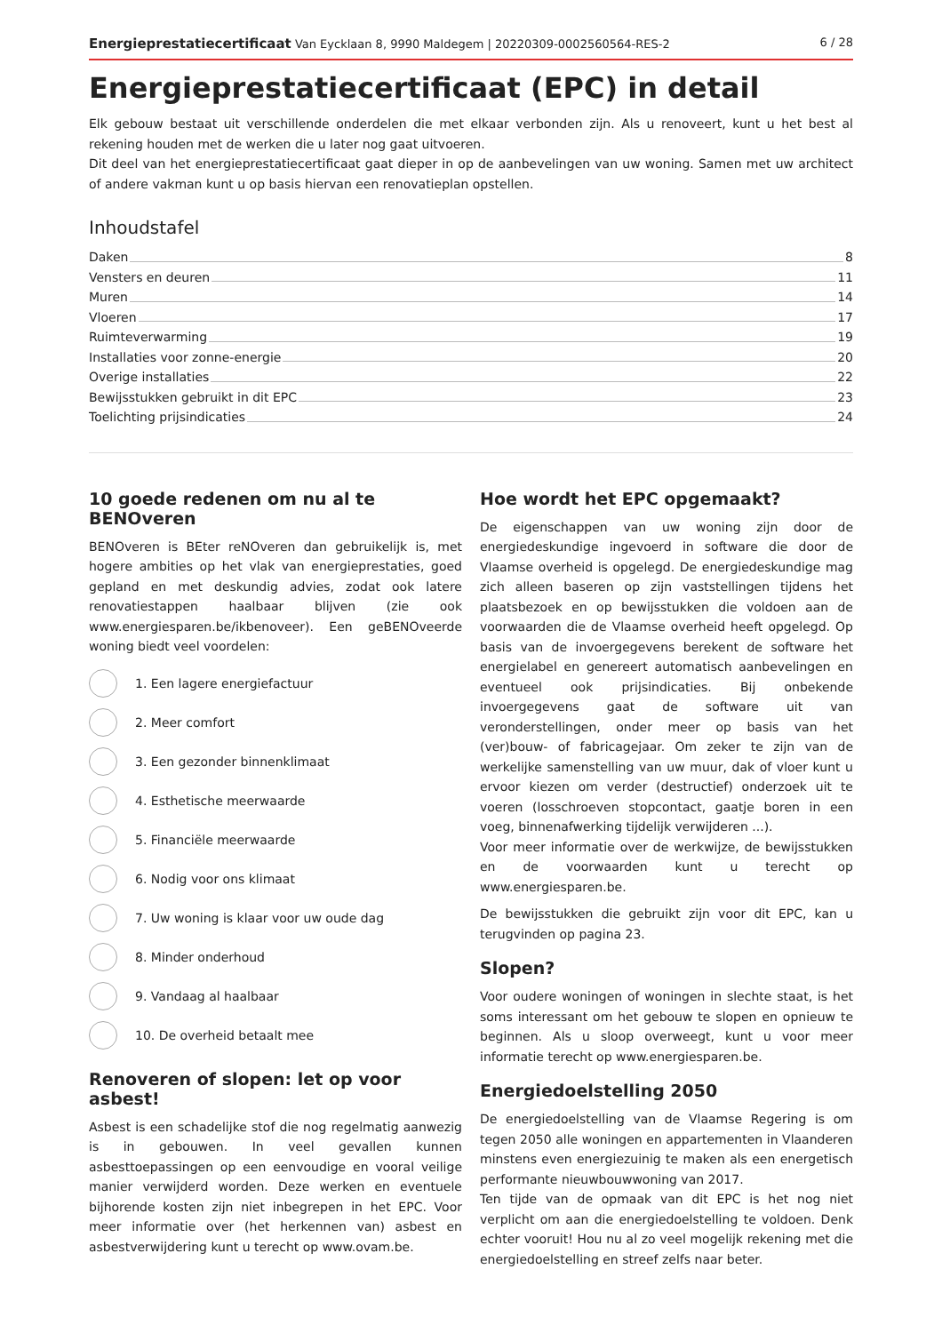Energieprestatiecertificaat Van Eycklaan 8, 9990 Maldegem | 20220309-0002560564-RES-2 6 / 28
Energieprestatiecertificaat (EPC) in detail
Elk gebouw bestaat uit verschillende onderdelen die met elkaar verbonden zijn. Als u renoveert, kunt u het best al rekening houden met de werken die u later nog gaat uitvoeren.
Dit deel van het energieprestatiecertificaat gaat dieper in op de aanbevelingen van uw woning. Samen met uw architect of andere vakman kunt u op basis hiervan een renovatieplan opstellen.
Inhoudstafel
Daken 8
Vensters en deuren 11
Muren 14
Vloeren 17
Ruimteverwarming 19
Installaties voor zonne-energie 20
Overige installaties 22
Bewijsstukken gebruikt in dit EPC 23
Toelichting prijsindicaties 24
10 goede redenen om nu al te BENOveren
BENOveren is BEter reNOveren dan gebruikelijk is, met hogere ambities op het vlak van energieprestaties, goed gepland en met deskundig advies, zodat ook latere renovatiestappen haalbaar blijven (zie ook www.energiesparen.be/ikbenoveer). Een geBENOveerde woning biedt veel voordelen:
1. Een lagere energiefactuur
2. Meer comfort
3. Een gezonder binnenklimaat
4. Esthetische meerwaarde
5. Financiële meerwaarde
6. Nodig voor ons klimaat
7. Uw woning is klaar voor uw oude dag
8. Minder onderhoud
9. Vandaag al haalbaar
10. De overheid betaalt mee
Renoveren of slopen: let op voor asbest!
Asbest is een schadelijke stof die nog regelmatig aanwezig is in gebouwen. In veel gevallen kunnen asbesttoepassingen op een eenvoudige en vooral veilige manier verwijderd worden. Deze werken en eventuele bijhorende kosten zijn niet inbegrepen in het EPC. Voor meer informatie over (het herkennen van) asbest en asbestverwijdering kunt u terecht op www.ovam.be.
Hoe wordt het EPC opgemaakt?
De eigenschappen van uw woning zijn door de energiedeskundige ingevoerd in software die door de Vlaamse overheid is opgelegd. De energiedeskundige mag zich alleen baseren op zijn vaststellingen tijdens het plaatsbezoek en op bewijsstukken die voldoen aan de voorwaarden die de Vlaamse overheid heeft opgelegd. Op basis van de invoergegevens berekent de software het energielabel en genereert automatisch aanbevelingen en eventueel ook prijsindicaties. Bij onbekende invoergegevens gaat de software uit van veronderstellingen, onder meer op basis van het (ver)bouw- of fabricagejaar. Om zeker te zijn van de werkelijke samenstelling van uw muur, dak of vloer kunt u ervoor kiezen om verder (destructief) onderzoek uit te voeren (losschroeven stopcontact, gaatje boren in een voeg, binnenafwerking tijdelijk verwijderen ...).
Voor meer informatie over de werkwijze, de bewijsstukken en de voorwaarden kunt u terecht op www.energiesparen.be.
De bewijsstukken die gebruikt zijn voor dit EPC, kan u terugvinden op pagina 23.
Slopen?
Voor oudere woningen of woningen in slechte staat, is het soms interessant om het gebouw te slopen en opnieuw te beginnen. Als u sloop overweegt, kunt u voor meer informatie terecht op www.energiesparen.be.
Energiedoelstelling 2050
De energiedoelstelling van de Vlaamse Regering is om tegen 2050 alle woningen en appartementen in Vlaanderen minstens even energiezuinig te maken als een energetisch performante nieuwbouwwoning van 2017.
Ten tijde van de opmaak van dit EPC is het nog niet verplicht om aan die energiedoelstelling te voldoen. Denk echter vooruit! Hou nu al zo veel mogelijk rekening met die energiedoelstelling en streef zelfs naar beter.